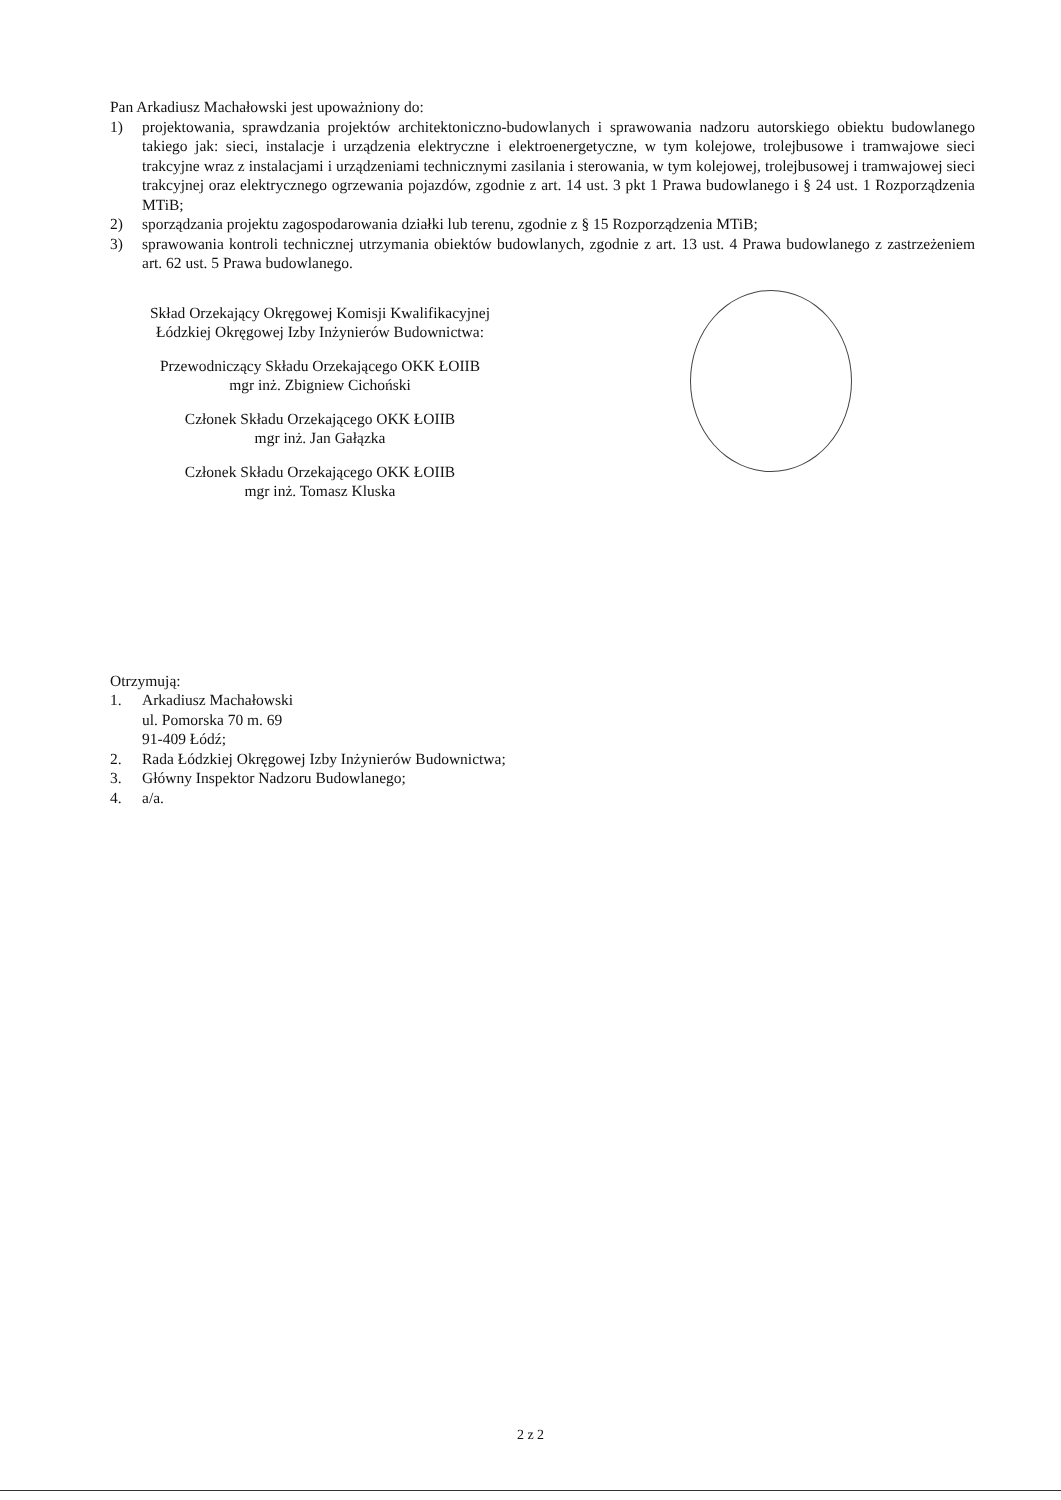Pan Arkadiusz Machałowski jest upoważniony do:
1) projektowania, sprawdzania projektów architektoniczno-budowlanych i sprawowania nadzoru autorskiego obiektu budowlanego takiego jak: sieci, instalacje i urządzenia elektryczne i elektroenergetyczne, w tym kolejowe, trolejbusowe i tramwajowe sieci trakcyjne wraz z instalacjami i urządzeniami technicznymi zasilania i sterowania, w tym kolejowej, trolejbusowej i tramwajowej sieci trakcyjnej oraz elektrycznego ogrzewania pojazdów, zgodnie z art. 14 ust. 3 pkt 1 Prawa budowlanego i § 24 ust. 1 Rozporządzenia MTiB;
2) sporządzania projektu zagospodarowania działki lub terenu, zgodnie z § 15 Rozporządzenia MTiB;
3) sprawowania kontroli technicznej utrzymania obiektów budowlanych, zgodnie z art. 13 ust. 4 Prawa budowlanego z zastrzeżeniem art. 62 ust. 5 Prawa budowlanego.
Skład Orzekający Okręgowej Komisji Kwalifikacyjnej
Łódzkiej Okręgowej Izby Inżynierów Budownictwa:
Przewodniczący Składu Orzekającego OKK ŁOIIB
mgr inż. Zbigniew Cichoński
Członek Składu Orzekającego OKK ŁOIIB
mgr inż. Jan Gałązka
Członek Składu Orzekającego OKK ŁOIIB
mgr inż. Tomasz Kluska
Otrzymują:
1. Arkadiusz Machałowski
ul. Pomorska 70 m. 69
91-409 Łódź;
2. Rada Łódzkiej Okręgowej Izby Inżynierów Budownictwa;
3. Główny Inspektor Nadzoru Budowlanego;
4. a/a.
2 z 2